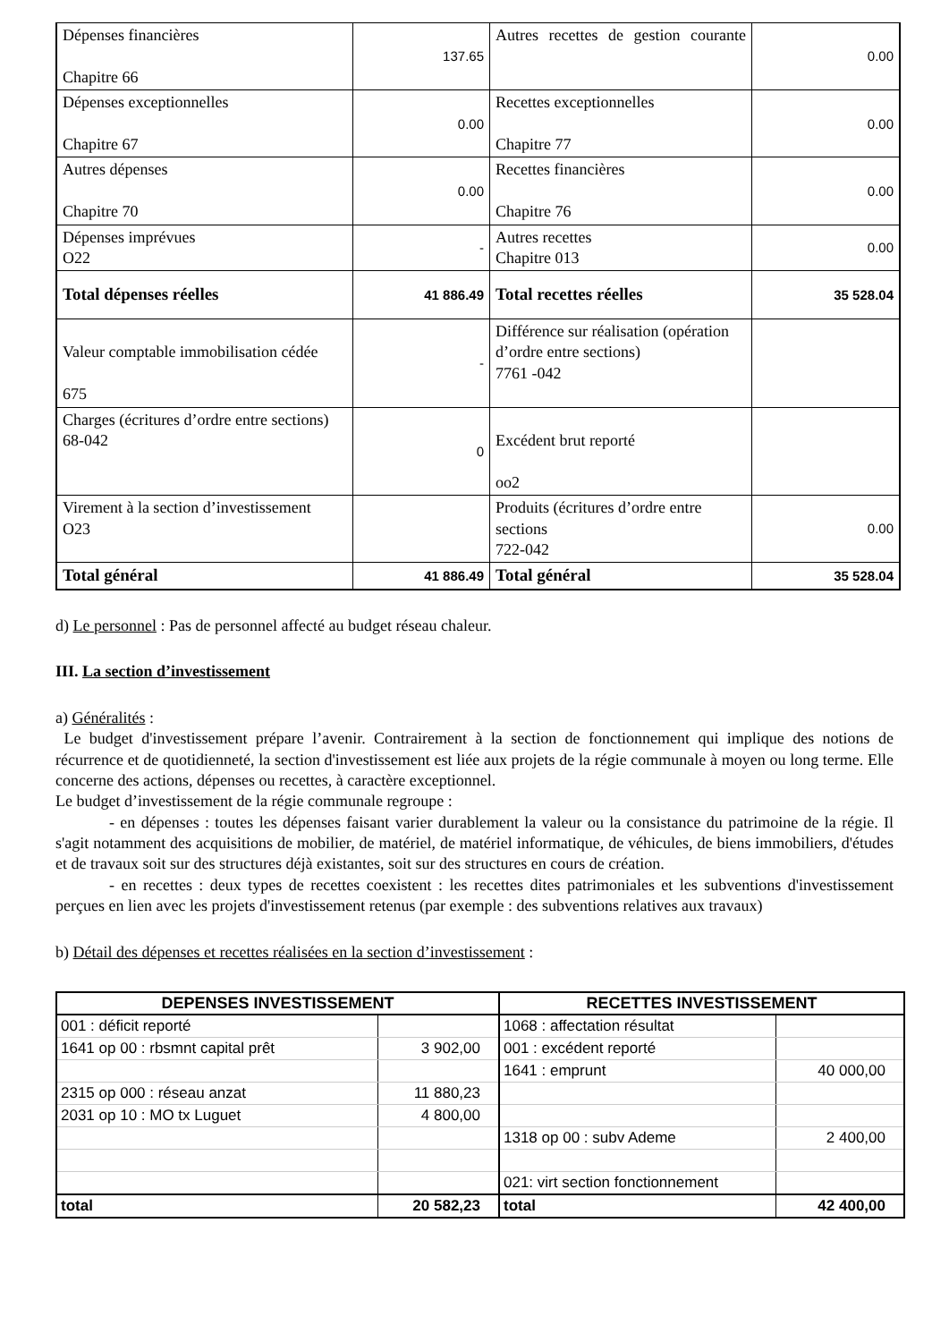| Dépenses financières Chapitre 66 | 137.65 | Autres recettes de gestion courante | 0.00 |
| Dépenses exceptionnelles Chapitre 67 | 0.00 | Recettes exceptionnelles Chapitre 77 | 0.00 |
| Autres dépenses Chapitre 70 | 0.00 | Recettes financières Chapitre 76 | 0.00 |
| Dépenses imprévues O22 | - | Autres recettes Chapitre 013 | 0.00 |
| Total dépenses réelles | 41 886.49 | Total recettes réelles | 35 528.04 |
| Valeur comptable immobilisation cédée 675 | - | Différence sur réalisation (opération d’ordre entre sections) 7761 -042 | |
| Charges (écritures d’ordre entre sections) 68-042 | 0 | Excédent brut reporté oo2 | |
| Virement à la section d’investissement O23 | | Produits (écritures d’ordre entre sections 722-042 | 0.00 |
| Total général | 41 886.49 | Total général | 35 528.04 |
d) Le personnel : Pas de personnel affecté au budget réseau chaleur.
III. La section d’investissement
a) Généralités :
Le budget d'investissement prépare l’avenir. Contrairement à la section de fonctionnement qui implique des notions de récurrence et de quotidienneté, la section d'investissement est liée aux projets de la régie communale à moyen ou long terme. Elle concerne des actions, dépenses ou recettes, à caractère exceptionnel.
Le budget d’investissement de la régie communale regroupe :
- en dépenses : toutes les dépenses faisant varier durablement la valeur ou la consistance du patrimoine de la régie. Il s'agit notamment des acquisitions de mobilier, de matériel, de matériel informatique, de véhicules, de biens immobiliers, d'études et de travaux soit sur des structures déjà existantes, soit sur des structures en cours de création.
- en recettes : deux types de recettes coexistent : les recettes dites patrimoniales et les subventions d'investissement perçues en lien avec les projets d'investissement retenus (par exemple : des subventions relatives aux travaux)
b) Détail des dépenses et recettes réalisées en la section d’investissement :
| DEPENSES INVESTISSEMENT | | RECETTES INVESTISSEMENT | |
| --- | --- | --- | --- |
| 001 : déficit reporté | | 1068 : affectation résultat | |
| 1641 op 00 : rbsmnt capital prêt | 3 902,00 | 001 : excédent reporté | |
| | | 1641 : emprunt | 40 000,00 |
| 2315 op 000 : réseau anzat | 11 880,23 | | |
| 2031 op 10 : MO tx Luguet | 4 800,00 | | |
| | | 1318 op 00 : subv Ademe | 2 400,00 |
| | | 021: virt section fonctionnement | |
| total | 20 582,23 | total | 42 400,00 |